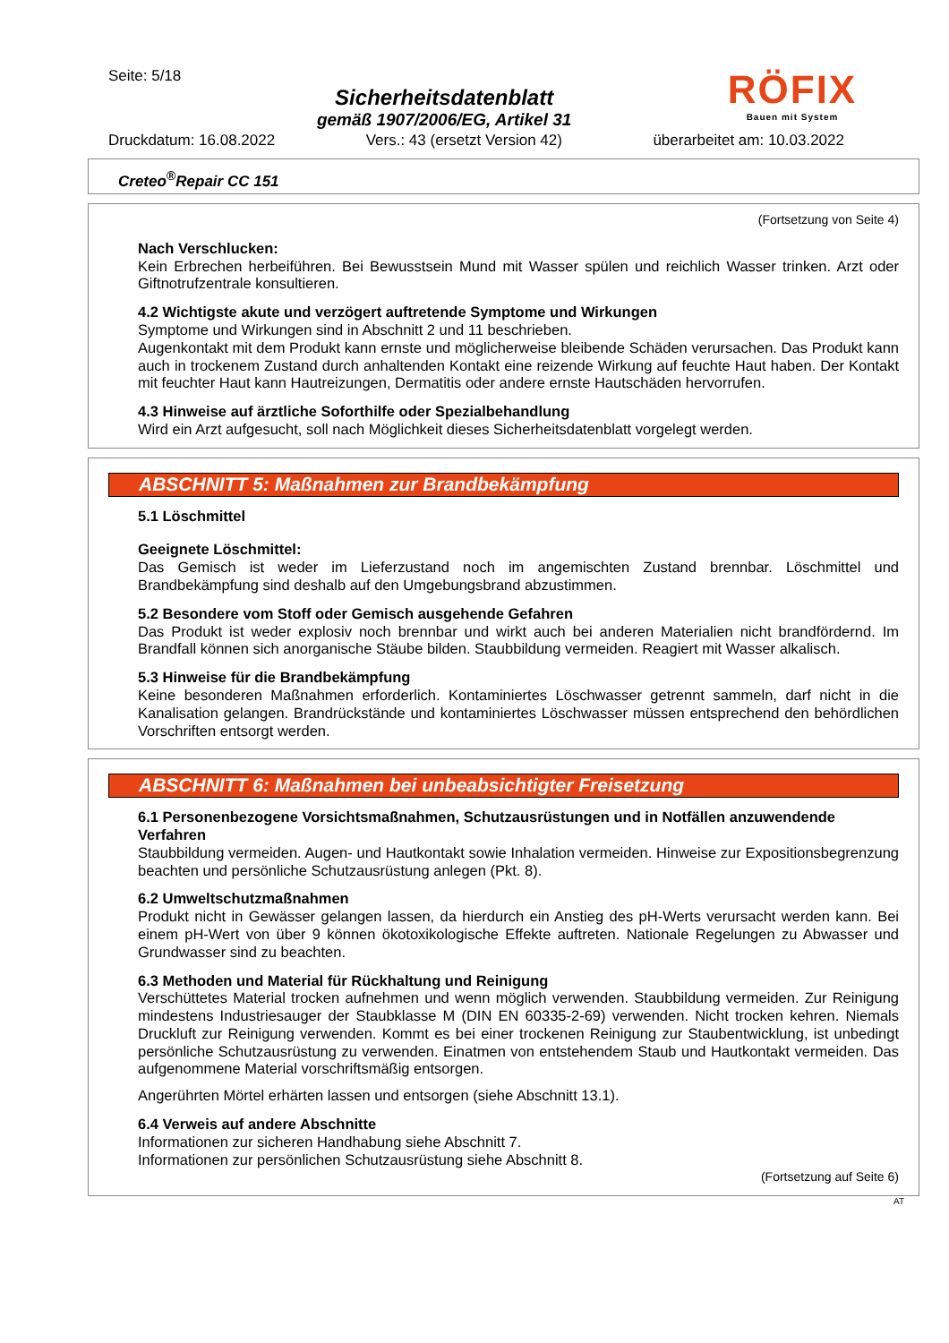Seite: 5/18
Sicherheitsdatenblatt
gemäß 1907/2006/EG, Artikel 31
RÖFIX
Bauen mit System
Druckdatum: 16.08.2022 Vers.: 43 (ersetzt Version 42) überarbeitet am: 10.03.2022
Creteo<sup>®</sup>Repair CC 151
(Fortsetzung von Seite 4)
Nach Verschlucken:
Kein Erbrechen herbeiführen. Bei Bewusstsein Mund mit Wasser spülen und reichlich Wasser trinken. Arzt oder Giftnotrufzentrale konsultieren.
4.2 Wichtigste akute und verzögert auftretende Symptome und Wirkungen
Symptome und Wirkungen sind in Abschnitt 2 und 11 beschrieben.
Augenkontakt mit dem Produkt kann ernste und möglicherweise bleibende Schäden verursachen. Das Produkt kann auch in trockenem Zustand durch anhaltenden Kontakt eine reizende Wirkung auf feuchte Haut haben. Der Kontakt mit feuchter Haut kann Hautreizungen, Dermatitis oder andere ernste Hautschäden hervorrufen.
4.3 Hinweise auf ärztliche Soforthilfe oder Spezialbehandlung
Wird ein Arzt aufgesucht, soll nach Möglichkeit dieses Sicherheitsdatenblatt vorgelegt werden.
ABSCHNITT 5: Maßnahmen zur Brandbekämpfung
5.1 Löschmittel
Geeignete Löschmittel:
Das Gemisch ist weder im Lieferzustand noch im angemischten Zustand brennbar. Löschmittel und Brandbekämpfung sind deshalb auf den Umgebungsbrand abzustimmen.
5.2 Besondere vom Stoff oder Gemisch ausgehende Gefahren
Das Produkt ist weder explosiv noch brennbar und wirkt auch bei anderen Materialien nicht brandfördernd. Im Brandfall können sich anorganische Stäube bilden. Staubbildung vermeiden. Reagiert mit Wasser alkalisch.
5.3 Hinweise für die Brandbekämpfung
Keine besonderen Maßnahmen erforderlich. Kontaminiertes Löschwasser getrennt sammeln, darf nicht in die Kanalisation gelangen. Brandrückstände und kontaminiertes Löschwasser müssen entsprechend den behördlichen Vorschriften entsorgt werden.
ABSCHNITT 6: Maßnahmen bei unbeabsichtigter Freisetzung
6.1 Personenbezogene Vorsichtsmaßnahmen, Schutzausrüstungen und in Notfällen anzuwendende Verfahren
Staubbildung vermeiden. Augen- und Hautkontakt sowie Inhalation vermeiden. Hinweise zur Expositionsbegrenzung beachten und persönliche Schutzausrüstung anlegen (Pkt. 8).
6.2 Umweltschutzmaßnahmen
Produkt nicht in Gewässer gelangen lassen, da hierdurch ein Anstieg des pH-Werts verursacht werden kann. Bei einem pH-Wert von über 9 können ökotoxikologische Effekte auftreten. Nationale Regelungen zu Abwasser und Grundwasser sind zu beachten.
6.3 Methoden und Material für Rückhaltung und Reinigung
Verschüttetes Material trocken aufnehmen und wenn möglich verwenden. Staubbildung vermeiden. Zur Reinigung mindestens Industriesauger der Staubklasse M (DIN EN 60335-2-69) verwenden. Nicht trocken kehren. Niemals Druckluft zur Reinigung verwenden. Kommt es bei einer trockenen Reinigung zur Staubentwicklung, ist unbedingt persönliche Schutzausrüstung zu verwenden. Einatmen von entstehendem Staub und Hautkontakt vermeiden. Das aufgenommene Material vorschriftsmäßig entsorgen.
Angerührten Mörtel erhärten lassen und entsorgen (siehe Abschnitt 13.1).
6.4 Verweis auf andere Abschnitte
Informationen zur sicheren Handhabung siehe Abschnitt 7.
Informationen zur persönlichen Schutzausrüstung siehe Abschnitt 8.
(Fortsetzung auf Seite 6)
AT